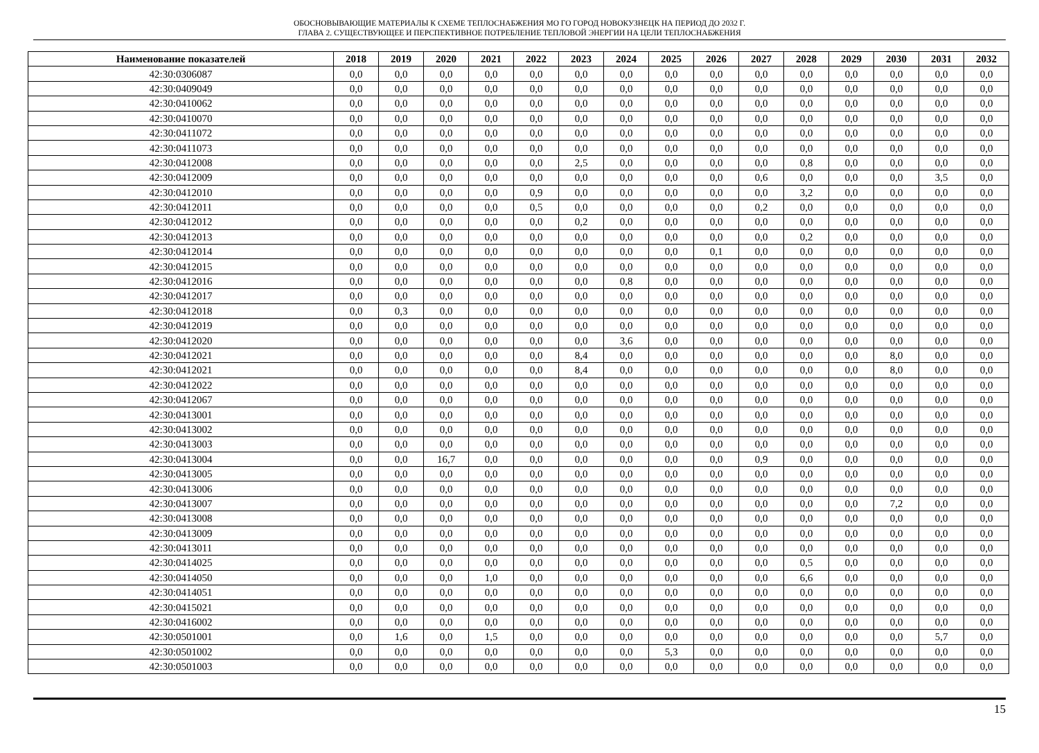ОБОСНОВЫВАЮЩИЕ МАТЕРИАЛЫ К СХЕМЕ ТЕПЛОСНАБЖЕНИЯ МО ГО ГОРОД НОВОКУЗНЕЦК НА ПЕРИОД ДО 2032 Г.
ГЛАВА 2. СУЩЕСТВУЮЩЕЕ И ПЕРСПЕКТИВНОЕ ПОТРЕБЛЕНИЕ ТЕПЛОВОЙ ЭНЕРГИИ НА ЦЕЛИ ТЕПЛОСНАБЖЕНИЯ
| Наименование показателей | 2018 | 2019 | 2020 | 2021 | 2022 | 2023 | 2024 | 2025 | 2026 | 2027 | 2028 | 2029 | 2030 | 2031 | 2032 |
| --- | --- | --- | --- | --- | --- | --- | --- | --- | --- | --- | --- | --- | --- | --- | --- |
| 42:30:0306087 | 0,0 | 0,0 | 0,0 | 0,0 | 0,0 | 0,0 | 0,0 | 0,0 | 0,0 | 0,0 | 0,0 | 0,0 | 0,0 | 0,0 | 0,0 |
| 42:30:0409049 | 0,0 | 0,0 | 0,0 | 0,0 | 0,0 | 0,0 | 0,0 | 0,0 | 0,0 | 0,0 | 0,0 | 0,0 | 0,0 | 0,0 | 0,0 |
| 42:30:0410062 | 0,0 | 0,0 | 0,0 | 0,0 | 0,0 | 0,0 | 0,0 | 0,0 | 0,0 | 0,0 | 0,0 | 0,0 | 0,0 | 0,0 | 0,0 |
| 42:30:0410070 | 0,0 | 0,0 | 0,0 | 0,0 | 0,0 | 0,0 | 0,0 | 0,0 | 0,0 | 0,0 | 0,0 | 0,0 | 0,0 | 0,0 | 0,0 |
| 42:30:0411072 | 0,0 | 0,0 | 0,0 | 0,0 | 0,0 | 0,0 | 0,0 | 0,0 | 0,0 | 0,0 | 0,0 | 0,0 | 0,0 | 0,0 | 0,0 |
| 42:30:0411073 | 0,0 | 0,0 | 0,0 | 0,0 | 0,0 | 0,0 | 0,0 | 0,0 | 0,0 | 0,0 | 0,0 | 0,0 | 0,0 | 0,0 | 0,0 |
| 42:30:0412008 | 0,0 | 0,0 | 0,0 | 0,0 | 0,0 | 2,5 | 0,0 | 0,0 | 0,0 | 0,0 | 0,8 | 0,0 | 0,0 | 0,0 | 0,0 |
| 42:30:0412009 | 0,0 | 0,0 | 0,0 | 0,0 | 0,0 | 0,0 | 0,0 | 0,0 | 0,0 | 0,6 | 0,0 | 0,0 | 0,0 | 3,5 | 0,0 |
| 42:30:0412010 | 0,0 | 0,0 | 0,0 | 0,0 | 0,9 | 0,0 | 0,0 | 0,0 | 0,0 | 0,0 | 3,2 | 0,0 | 0,0 | 0,0 | 0,0 |
| 42:30:0412011 | 0,0 | 0,0 | 0,0 | 0,0 | 0,5 | 0,0 | 0,0 | 0,0 | 0,0 | 0,2 | 0,0 | 0,0 | 0,0 | 0,0 | 0,0 |
| 42:30:0412012 | 0,0 | 0,0 | 0,0 | 0,0 | 0,0 | 0,2 | 0,0 | 0,0 | 0,0 | 0,0 | 0,0 | 0,0 | 0,0 | 0,0 | 0,0 |
| 42:30:0412013 | 0,0 | 0,0 | 0,0 | 0,0 | 0,0 | 0,0 | 0,0 | 0,0 | 0,0 | 0,0 | 0,2 | 0,0 | 0,0 | 0,0 | 0,0 |
| 42:30:0412014 | 0,0 | 0,0 | 0,0 | 0,0 | 0,0 | 0,0 | 0,0 | 0,0 | 0,1 | 0,0 | 0,0 | 0,0 | 0,0 | 0,0 | 0,0 |
| 42:30:0412015 | 0,0 | 0,0 | 0,0 | 0,0 | 0,0 | 0,0 | 0,0 | 0,0 | 0,0 | 0,0 | 0,0 | 0,0 | 0,0 | 0,0 | 0,0 |
| 42:30:0412016 | 0,0 | 0,0 | 0,0 | 0,0 | 0,0 | 0,0 | 0,8 | 0,0 | 0,0 | 0,0 | 0,0 | 0,0 | 0,0 | 0,0 | 0,0 |
| 42:30:0412017 | 0,0 | 0,0 | 0,0 | 0,0 | 0,0 | 0,0 | 0,0 | 0,0 | 0,0 | 0,0 | 0,0 | 0,0 | 0,0 | 0,0 | 0,0 |
| 42:30:0412018 | 0,0 | 0,3 | 0,0 | 0,0 | 0,0 | 0,0 | 0,0 | 0,0 | 0,0 | 0,0 | 0,0 | 0,0 | 0,0 | 0,0 | 0,0 |
| 42:30:0412019 | 0,0 | 0,0 | 0,0 | 0,0 | 0,0 | 0,0 | 0,0 | 0,0 | 0,0 | 0,0 | 0,0 | 0,0 | 0,0 | 0,0 | 0,0 |
| 42:30:0412020 | 0,0 | 0,0 | 0,0 | 0,0 | 0,0 | 0,0 | 3,6 | 0,0 | 0,0 | 0,0 | 0,0 | 0,0 | 0,0 | 0,0 | 0,0 |
| 42:30:0412021 | 0,0 | 0,0 | 0,0 | 0,0 | 0,0 | 8,4 | 0,0 | 0,0 | 0,0 | 0,0 | 0,0 | 0,0 | 8,0 | 0,0 | 0,0 |
| 42:30:0412021 | 0,0 | 0,0 | 0,0 | 0,0 | 0,0 | 8,4 | 0,0 | 0,0 | 0,0 | 0,0 | 0,0 | 0,0 | 8,0 | 0,0 | 0,0 |
| 42:30:0412022 | 0,0 | 0,0 | 0,0 | 0,0 | 0,0 | 0,0 | 0,0 | 0,0 | 0,0 | 0,0 | 0,0 | 0,0 | 0,0 | 0,0 | 0,0 |
| 42:30:0412067 | 0,0 | 0,0 | 0,0 | 0,0 | 0,0 | 0,0 | 0,0 | 0,0 | 0,0 | 0,0 | 0,0 | 0,0 | 0,0 | 0,0 | 0,0 |
| 42:30:0413001 | 0,0 | 0,0 | 0,0 | 0,0 | 0,0 | 0,0 | 0,0 | 0,0 | 0,0 | 0,0 | 0,0 | 0,0 | 0,0 | 0,0 | 0,0 |
| 42:30:0413002 | 0,0 | 0,0 | 0,0 | 0,0 | 0,0 | 0,0 | 0,0 | 0,0 | 0,0 | 0,0 | 0,0 | 0,0 | 0,0 | 0,0 | 0,0 |
| 42:30:0413003 | 0,0 | 0,0 | 0,0 | 0,0 | 0,0 | 0,0 | 0,0 | 0,0 | 0,0 | 0,0 | 0,0 | 0,0 | 0,0 | 0,0 | 0,0 |
| 42:30:0413004 | 0,0 | 0,0 | 16,7 | 0,0 | 0,0 | 0,0 | 0,0 | 0,0 | 0,0 | 0,9 | 0,0 | 0,0 | 0,0 | 0,0 | 0,0 |
| 42:30:0413005 | 0,0 | 0,0 | 0,0 | 0,0 | 0,0 | 0,0 | 0,0 | 0,0 | 0,0 | 0,0 | 0,0 | 0,0 | 0,0 | 0,0 | 0,0 |
| 42:30:0413006 | 0,0 | 0,0 | 0,0 | 0,0 | 0,0 | 0,0 | 0,0 | 0,0 | 0,0 | 0,0 | 0,0 | 0,0 | 0,0 | 0,0 | 0,0 |
| 42:30:0413007 | 0,0 | 0,0 | 0,0 | 0,0 | 0,0 | 0,0 | 0,0 | 0,0 | 0,0 | 0,0 | 0,0 | 0,0 | 7,2 | 0,0 | 0,0 |
| 42:30:0413008 | 0,0 | 0,0 | 0,0 | 0,0 | 0,0 | 0,0 | 0,0 | 0,0 | 0,0 | 0,0 | 0,0 | 0,0 | 0,0 | 0,0 | 0,0 |
| 42:30:0413009 | 0,0 | 0,0 | 0,0 | 0,0 | 0,0 | 0,0 | 0,0 | 0,0 | 0,0 | 0,0 | 0,0 | 0,0 | 0,0 | 0,0 | 0,0 |
| 42:30:0413011 | 0,0 | 0,0 | 0,0 | 0,0 | 0,0 | 0,0 | 0,0 | 0,0 | 0,0 | 0,0 | 0,0 | 0,0 | 0,0 | 0,0 | 0,0 |
| 42:30:0414025 | 0,0 | 0,0 | 0,0 | 0,0 | 0,0 | 0,0 | 0,0 | 0,0 | 0,0 | 0,0 | 0,5 | 0,0 | 0,0 | 0,0 | 0,0 |
| 42:30:0414050 | 0,0 | 0,0 | 0,0 | 1,0 | 0,0 | 0,0 | 0,0 | 0,0 | 0,0 | 0,0 | 6,6 | 0,0 | 0,0 | 0,0 | 0,0 |
| 42:30:0414051 | 0,0 | 0,0 | 0,0 | 0,0 | 0,0 | 0,0 | 0,0 | 0,0 | 0,0 | 0,0 | 0,0 | 0,0 | 0,0 | 0,0 | 0,0 |
| 42:30:0415021 | 0,0 | 0,0 | 0,0 | 0,0 | 0,0 | 0,0 | 0,0 | 0,0 | 0,0 | 0,0 | 0,0 | 0,0 | 0,0 | 0,0 | 0,0 |
| 42:30:0416002 | 0,0 | 0,0 | 0,0 | 0,0 | 0,0 | 0,0 | 0,0 | 0,0 | 0,0 | 0,0 | 0,0 | 0,0 | 0,0 | 0,0 | 0,0 |
| 42:30:0501001 | 0,0 | 1,6 | 0,0 | 1,5 | 0,0 | 0,0 | 0,0 | 0,0 | 0,0 | 0,0 | 0,0 | 0,0 | 0,0 | 5,7 | 0,0 |
| 42:30:0501002 | 0,0 | 0,0 | 0,0 | 0,0 | 0,0 | 0,0 | 0,0 | 5,3 | 0,0 | 0,0 | 0,0 | 0,0 | 0,0 | 0,0 | 0,0 |
| 42:30:0501003 | 0,0 | 0,0 | 0,0 | 0,0 | 0,0 | 0,0 | 0,0 | 0,0 | 0,0 | 0,0 | 0,0 | 0,0 | 0,0 | 0,0 | 0,0 |
15